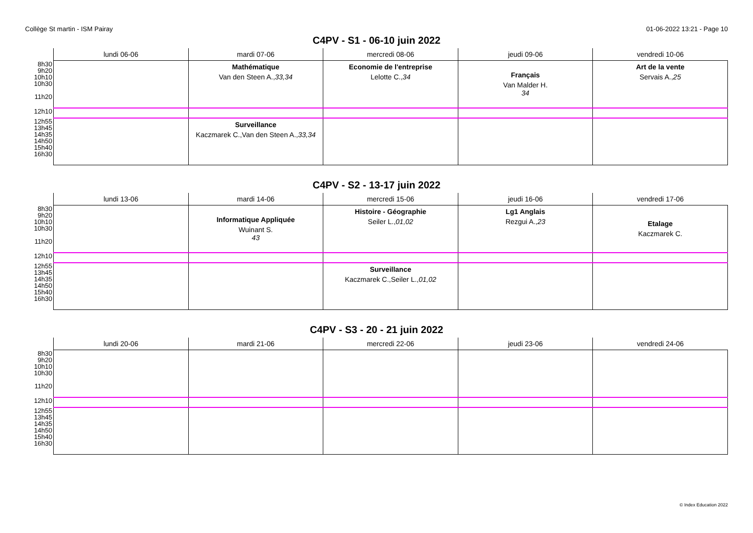Collège St martin - ISM Pairay 01-06-2022 13:21 - Page 10
C4PV - S1 - 06-10 juin 2022
| | lundi 06-06 | mardi 07-06 | mercredi 08-06 | jeudi 09-06 | vendredi 10-06 |
| --- | --- | --- | --- | --- | --- |
| 8h30 9h20 10h10 10h30 11h20 | | Mathématique Van den Steen A., 33,34 | Economie de l'entreprise Lelotte C., 34 | Français Van Malder H. 34 | Art de la vente Servais A., 25 |
| 12h10 | | | | | |
| 12h55 13h45 14h35 14h50 15h40 16h30 | | Surveillance Kaczmarek C.,Van den Steen A., 33,34 | | | |
C4PV - S2 - 13-17 juin 2022
| | lundi 13-06 | mardi 14-06 | mercredi 15-06 | jeudi 16-06 | vendredi 17-06 |
| --- | --- | --- | --- | --- | --- |
| 8h30 9h20 10h10 10h30 11h20 | | Informatique Appliquée Wuinant S. 43 | Histoire - Géographie Seiler L., 01,02 | Lg1 Anglais Rezgui A., 23 | Etalage Kaczmarek C. |
| 12h10 | | | | | |
| 12h55 13h45 14h35 14h50 15h40 16h30 | | | Surveillance Kaczmarek C.,Seiler L., 01,02 | | |
C4PV - S3 - 20 - 21 juin 2022
| | lundi 20-06 | mardi 21-06 | mercredi 22-06 | jeudi 23-06 | vendredi 24-06 |
| --- | --- | --- | --- | --- | --- |
| 8h30 9h20 10h10 10h30 11h20 | | | | | |
| 12h10 | | | | | |
| 12h55 13h45 14h35 14h50 15h40 16h30 | | | | | |
© Index Education 2022